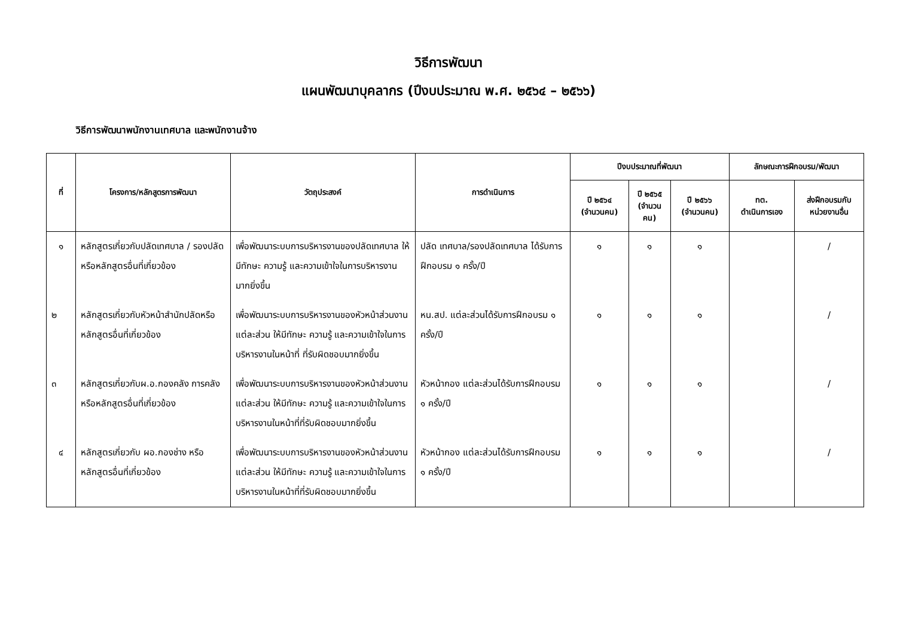วิธีการพัฒนา
แผนพัฒนาบุคลากร (ปีงบประมาณ พ.ศ. ๒๕๖๔ – ๒๕๖๖)
วิธีการพัฒนาพนักงานเทศบาล และพนักงานจ้าง
| ที่ | โครงการ/หลักสูตรการพัฒนา | วัตถุประสงค์ | การดำเนินการ | ปีงบประมาณที่พัฒนา | | | ลักษณะการฝึกอบรม/พัฒนา | |
| --- | --- | --- | --- | --- | --- | --- | --- | --- |
| | | | | ปี ๒๕๖๔ (จำนวนคน) | ปี ๒๕๖๕ (จำนวน คน) | ปี ๒๕๖๖ (จำนวนคน) | ทต. ดำเนินการเอง | ส่งฝึกอบรมกับ หน่วยงานอื่น |
| ๑ | หลักสูตรเกี่ยวกับปลัดเทศบาล / รองปลัด หรือหลักสูตรอื่นที่เกี่ยวข้อง | เพื่อพัฒนาระบบการบริหารงานของปลัดเทศบาล ให้มีทักษะ ความรู้ และความเข้าใจในการบริหารงานมากยิ่งขึ้น | ปลัด เทศบาล/รองปลัดเทศบาล ได้รับการฝึกอบรม ๑ ครั้ง/ปี | ๑ | ๑ | ๑ | | / |
| ๒ | หลักสูตรเกี่ยวกับหัวหน้าสำนักปลัดหรือหลักสูตรอื่นที่เกี่ยวข้อง | เพื่อพัฒนาระบบการบริหารงานของหัวหน้าส่วนงานแต่ละส่วน ให้มีทักษะ ความรู้ และความเข้าใจในการบริหารงานในหน้าที่ ที่รับผิดชอบมากยิ่งขึ้น | หน.สป. แต่ละส่วนได้รับการฝึกอบรม ๑ ครั้ง/ปี | ๑ | ๑ | ๑ | | / |
| ๓ | หลักสูตรเกี่ยวกับผ.อ.กองคลัง การคลังหรือหลักสูตรอื่นที่เกี่ยวข้อง | เพื่อพัฒนาระบบการบริหารงานของหัวหน้าส่วนงานแต่ละส่วน ให้มีทักษะ ความรู้ และความเข้าใจในการบริหารงานในหน้าที่ที่รับผิดชอบมากยิ่งขึ้น | หัวหน้ากอง แต่ละส่วนได้รับการฝึกอบรม ๑ ครั้ง/ปี | ๑ | ๑ | ๑ | | / |
| ๔ | หลักสูตรเกี่ยวกับ ผอ.กองช่าง หรือหลักสูตรอื่นที่เกี่ยวข้อง | เพื่อพัฒนาระบบการบริหารงานของหัวหน้าส่วนงานแต่ละส่วน ให้มีทักษะ ความรู้ และความเข้าใจในการบริหารงานในหน้าที่ที่รับผิดชอบมากยิ่งขึ้น | หัวหน้ากอง แต่ละส่วนได้รับการฝึกอบรม ๑ ครั้ง/ปี | ๑ | ๑ | ๑ | | / |